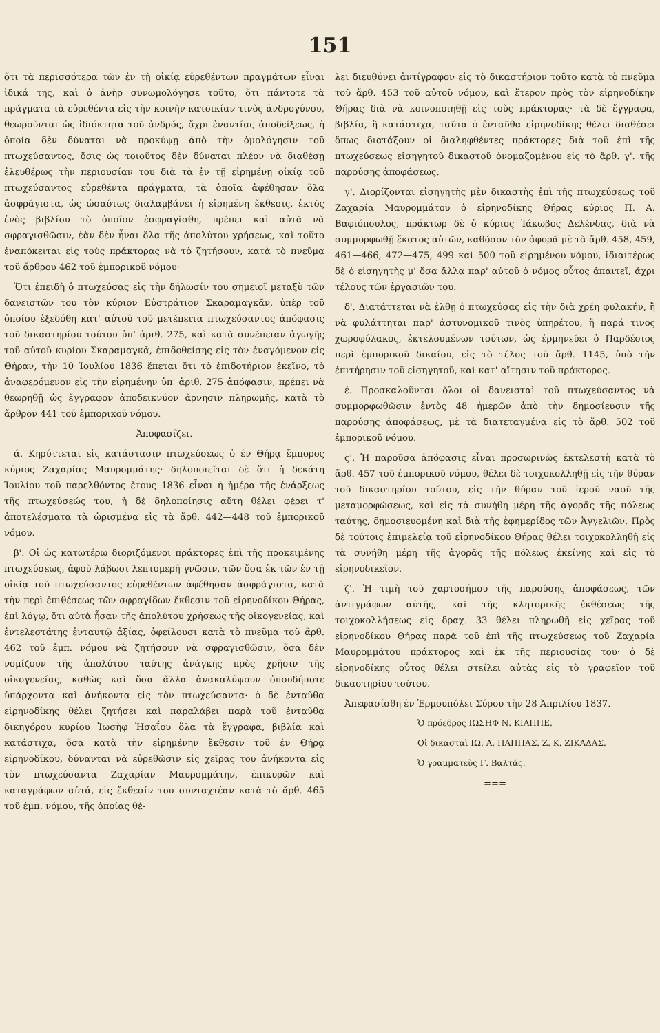151
ὅτι τὰ περισσότερα τῶν ἐν τῇ οἰκίᾳ εὑρεθέντων πραγμάτων εἶναι ἰδικά της, καὶ ὁ ἀνὴρ συνωμολόγησε τοῦτο, ὅτι πάντοτε τὰ πράγματα τὰ εὑρεθέντα εἰς τὴν κοινὴν κατοικίαν τινὸς ἀνδρογύνου, θεωροῦνται ὡς ἰδιόκτητα τοῦ ἀνδρός, ἄχρι ἐναντίας ἀποδείξεως, ἡ ὁποία δὲν δύναται νὰ προκύψῃ ἀπὸ τὴν ὁμολόγησιν τοῦ πτωχεύσαντος, ὅσις ὡς τοιοῦτος δὲν δύναται πλέον νὰ διαθέσῃ ἐλευθέρως τὴν περιουσίαν του διὰ τὰ ἐν τῇ εἰρημένῃ οἰκίᾳ τοῦ πτωχεύσαντος εὑρεθέντα πράγματα, τὰ ὁποῖα ἀφέθησαν ὅλα ἀσφράγιστα, ὡς ὡσαύτως διαλαμβάνει ἡ εἰρημένη ἔκθεσις, ἐκτὸς ἑνὸς βιβλίου τὸ ὁποῖον ἐσφραγίσθη, πρέπει καὶ αὐτὰ νὰ σφραγισθῶσιν, ἐὰν δὲν ἦναι ὅλα τῆς ἀπολύτου χρήσεως, καὶ τοῦτο ἐναπόκειται εἰς τοὺς πράκτορας νὰ τὸ ζητήσουν, κατὰ τὸ πνεῦμα τοῦ ἄρθρου 462 τοῦ ἐμπορικοῦ νόμου·
Ὅτι ἐπειδὴ ὁ πτωχεύσας εἰς τὴν δήλωσίν του σημειοῖ μεταξὺ τῶν δανειστῶν του τὸν κύριον Εὐστράτιον Σκαραμαγκᾶν, ὑπὲρ τοῦ ὁποίου ἐξεδόθη κατ' αὐτοῦ τοῦ μετέπειτα πτωχεύσαντος ἀπόφασις τοῦ δικαστηρίου τούτου ὑπ' ἀριθ. 275, καὶ κατὰ συνέπειαν ἀγωγῆς τοῦ αὐτοῦ κυρίου Σκαραμαγκᾶ, ἐπιδοθείσης εἰς τὸν ἐναγόμενον εἰς Θήραν, τὴν 10 Ἰουλίου 1836 ἕπεται ὅτι τὸ ἐπιδοτήριον ἐκεῖνο, τὸ ἀναφερόμενον εἰς τὴν εἰρημένην ὑπ' ἀριθ. 275 ἀπόφασιν, πρέπει νὰ θεωρηθῇ ὡς ἔγγραφον ἀποδεικνύον ἄρνησιν πληρωμῆς, κατὰ τὸ ἄρθρον 441 τοῦ ἐμπορικοῦ νόμου.
Ἀποφασίζει.
ά. Κηρύττεται εἰς κατάστασιν πτωχεύσεως ὁ ἐν Θήρᾳ ἔμπορος κύριος Ζαχαρίας Μαυρομμάτης· δηλοποιεῖται δὲ ὅτι ἡ δεκάτη Ἰουλίου τοῦ παρελθόντος ἔτους 1836 εἶναι ἡ ἡμέρα τῆς ἐνάρξεως τῆς πτωχεύσεώς του, ἡ δὲ δηλοποίησις αὕτη θέλει φέρει τ' ἀποτελέσματα τὰ ὡρισμένα εἰς τὰ ἄρθ. 442—448 τοῦ ἐμπορικοῦ νόμου.
β'. Οἱ ὡς κατωτέρω διοριζόμενοι πράκτορες ἐπὶ τῆς προκειμένης πτωχεύσεως, ἀφοῦ λάβωσι λεπτομερῆ γνῶσιν, τῶν ὅσα ἐκ τῶν ἐν τῇ οἰκίᾳ τοῦ πτωχεύσαντος εὑρεθέντων ἀφέθησαν ἀσφράγιστα, κατὰ τὴν περὶ ἐπιθέσεως τῶν σφραγίδων ἔκθεσιν τοῦ εἰρηνοδίκου Θήρας, ἐπὶ λόγῳ, ὅτι αὐτὰ ἦσαν τῆς ἀπολύτου χρήσεως τῆς οἰκογενείας, καὶ ἐντελεστάτης ἐνταυτῷ ἀξίας, ὀφείλουσι κατὰ τὸ πνεῦμα τοῦ ἄρθ. 462 τοῦ ἐμπ. νόμου νὰ ζητήσουν νὰ σφραγισθῶσιν, ὅσα δὲν νομίζουν τῆς ἀπολύτου ταύτης ἀνάγκης πρὸς χρῆσιν τῆς οἰκογενείας, καθὼς καὶ ὅσα ἄλλα ἀνακαλύψουν ὁπουδήποτε ὑπάρχοντα καὶ ἀνήκοντα εἰς τὸν πτωχεύσαντα· ὁ δὲ ἐνταῦθα εἰρηνοδίκης θέλει ζητήσει καὶ παραλάβει παρὰ τοῦ ἐνταῦθα δικηγόρου κυρίου Ἰωσὴφ Ἡσαΐου ὅλα τὰ ἔγγραφα, βιβλία καὶ κατάστιχα, ὅσα κατὰ τὴν εἰρημένην ἔκθεσιν τοῦ ἐν Θήρᾳ εἰρηνοδίκου, δύνανται νὰ εὑρεθῶσιν εἰς χεῖρας του ἀνήκοντα εἰς τὸν πτωχεύσαντα Ζαχαρίαν Μαυρομμάτην, ἐπικυρῶν καὶ καταγράφων αὐτά, εἰς ἔκθεσίν του συνταχτέαν κατὰ τὸ ἄρθ. 465 τοῦ ἐμπ. νόμου, τῆς ὁποίας θέ-
λει διευθύνει ἀντίγραφον εἰς τὸ δικαστήριον τοῦτο κατὰ τὸ πνεῦμα τοῦ ἄρθ. 453 τοῦ αὐτοῦ νόμου, καὶ ἕτερον πρὸς τὸν εἰρηνοδίκην Θήρας διὰ νὰ κοινοποιηθῇ εἰς τοὺς πράκτορας· τὰ δὲ ἔγγραφα, βιβλία, ἢ κατάστιχα, ταῦτα ὁ ἐνταῦθα εἰρηνοδίκης θέλει διαθέσει ὅπως διατάξουν οἱ διαληφθέντες πράκτορες διὰ τοῦ ἐπὶ τῆς πτωχεύσεως εἰσηγητοῦ δικαστοῦ ὀνομαζομένου εἰς τὸ ἄρθ. γ'. τῆς παρούσης ἀποφάσεως.
γ'. Διορίζονται εἰσηγητὴς μὲν δικαστὴς ἐπὶ τῆς πτωχεύσεως τοῦ Ζαχαρία Μαυρομμάτου ὁ εἰρηνοδίκης Θήρας κύριος Π. Α. Βαφιόπουλος, πράκτωρ δὲ ὁ κύριος Ἰάκωβος Δελένδας, διὰ νὰ συμμορφωθῇ ἕκατος αὐτῶν, καθόσον τὸν ἀφορᾷ μὲ τὰ ἄρθ. 458, 459, 461—466, 472—475, 499 καὶ 500 τοῦ εἰρημένου νόμου, ἰδιαιτέρως δὲ ὁ εἰσηγητὴς μ' ὅσα ἄλλα παρ' αὐτοῦ ὁ νόμος οὗτος ἀπαιτεῖ, ἄχρι τέλους τῶν ἐργασιῶν του.
δ'. Διατάττεται νὰ ἐλθῃ ὁ πτωχεύσας εἰς τὴν διὰ χρέη φυλακήν, ἢ νὰ φυλάττηται παρ' ἀστυνομικοῦ τινὸς ὑπηρέτου, ἢ παρά τινος χωροφύλακος, ἐκτελουμένων τούτων, ὡς ἑρμηνεύει ὁ Παρδέσιος περὶ ἐμπορικοῦ δικαίου, εἰς τὸ τέλος τοῦ ἄρθ. 1145, ὑπὸ τὴν ἐπιτήρησιν τοῦ εἰσηγητοῦ, καὶ κατ' αἴτησιν τοῦ πράκτορος.
έ. Προσκαλοῦνται ὅλοι οἱ δανεισταὶ τοῦ πτωχεύσαντος νὰ συμμορφωθῶσιν ἐντὸς 48 ἡμερῶν ἀπὸ τὴν δημοσίευσιν τῆς παρούσης ἀποφάσεως, μὲ τὰ διατεταγμένα εἰς τὸ ἄρθ. 502 τοῦ ἐμπορικοῦ νόμου.
ς'. Ἡ παροῦσα ἀπόφασις εἶναι προσωρινῶς ἐκτελεστὴ κατὰ τὸ ἄρθ. 457 τοῦ ἐμπορικοῦ νόμου, θέλει δὲ τοιχοκολληθῇ εἰς τὴν θύραν τοῦ δικαστηρίου τούτου, εἰς τὴν θύραν τοῦ ἱεροῦ ναοῦ τῆς μεταμορφώσεως, καὶ εἰς τὰ συνήθη μέρη τῆς ἀγορᾶς τῆς πόλεως ταύτης, δημοσιευομένη καὶ διὰ τῆς ἐφημερίδος τῶν Ἀγγελιῶν. Πρὸς δὲ τούτοις ἐπιμελείᾳ τοῦ εἰρηνοδίκου Θήρας θέλει τοιχοκολληθῇ εἰς τὰ συνήθη μέρη τῆς ἀγορᾶς τῆς πόλεως ἐκείνης καὶ εἰς τὸ εἰρηνοδικεῖον.
ζ'. Ἡ τιμὴ τοῦ χαρτοσήμου τῆς παρούσης ἀποφάσεως, τῶν ἀντιγράφων αὐτῆς, καὶ τῆς κλητορικῆς ἐκθέσεως τῆς τοιχοκολλήσεως εἰς δραχ. 33 θέλει πληρωθῇ εἰς χεῖρας τοῦ εἰρηνοδίκου Θήρας παρὰ τοῦ ἐπὶ τῆς πτωχεύσεως τοῦ Ζαχαρία Μαυρομμάτου πράκτορος καὶ ἐκ τῆς περιουσίας του· ὁ δὲ εἰρηνοδίκης οὗτος θέλει στείλει αὐτὰς εἰς τὸ γραφεῖον τοῦ δικαστηρίου τούτου.
Ἀπεφασίσθη ἐν Ἑρμουπόλει Σύρου τὴν 28 Ἀπριλίου 1837.
Ὁ πρόεδρος ΙΩΣΗΦ Ν. ΚΙΑΠΠΕ.
Οἱ δικασταὶ ΙΩ. Α. ΠΑΠΠΑΣ. Ζ. Κ. ΖΙΚΑΔΑΣ.
Ὁ γραμματεὺς Γ. Βαλτᾶς.
===